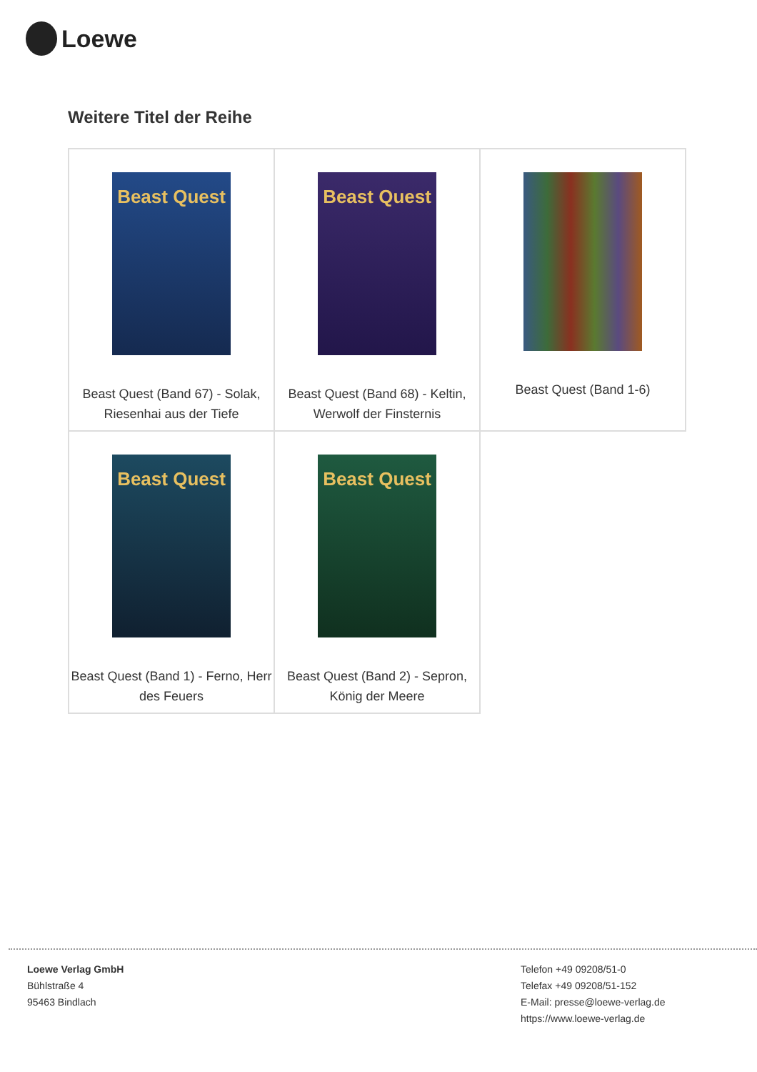Loewe
Weitere Titel der Reihe
| Beast Quest Beast Quest (Band 67) - Solak, Riesenhai aus der Tiefe | Beast Quest Beast Quest (Band 68) - Keltin, Werwolf der Finsternis | Beast Quest (Band 1-6) |
| Beast Quest Beast Quest (Band 1) - Ferno, Herr des Feuers | Beast Quest Beast Quest (Band 2) - Sepron, König der Meere | |
Loewe Verlag GmbH
Bühlstraße 4
95463 Bindlach
Telefon +49 09208/51-0
Telefax +49 09208/51-152
E-Mail: presse@loewe-verlag.de
https://www.loewe-verlag.de